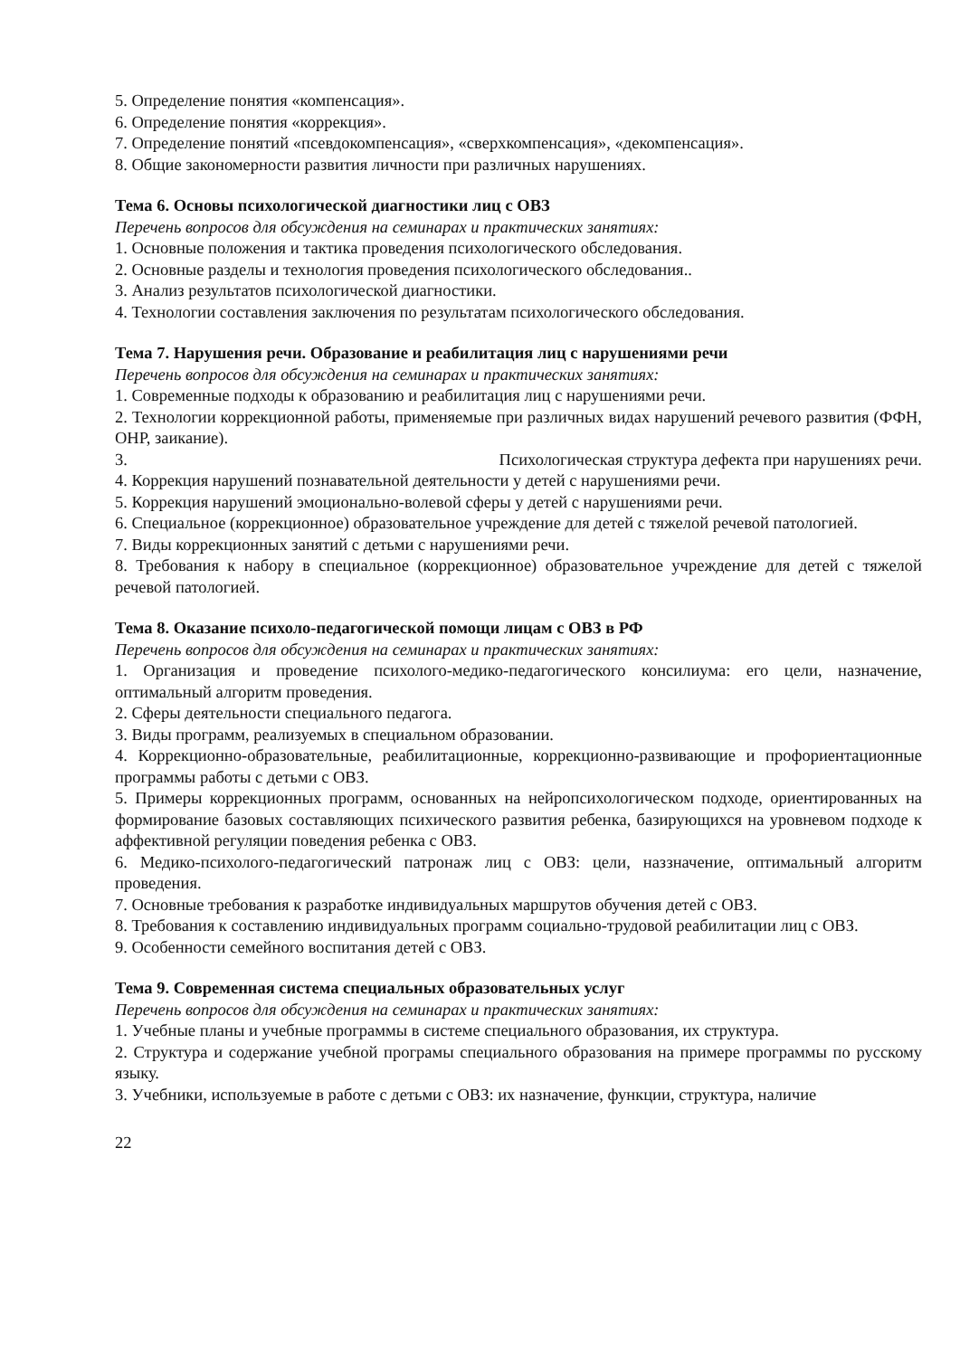5. Определение понятия «компенсация».
6. Определение понятия «коррекция».
7. Определение понятий «псевдокомпенсация», «сверхкомпенсация», «декомпенсация».
8. Общие закономерности развития личности при различных нарушениях.
Тема 6. Основы психологической диагностики лиц с ОВЗ
Перечень вопросов для обсуждения на семинарах и практических занятиях:
1. Основные положения и тактика проведения психологического обследования.
2. Основные разделы и технология проведения психологического обследования..
3. Анализ результатов психологической диагностики.
4. Технологии составления заключения по результатам психологического обследования.
Тема 7. Нарушения речи. Образование и реабилитация лиц с нарушениями речи
Перечень вопросов для обсуждения на семинарах и практических занятиях:
1. Современные подходы к образованию и реабилитация лиц с нарушениями речи.
2. Технологии коррекционной работы, применяемые при различных видах нарушений речевого развития (ФФН, ОНР, заикание).
3. Психологическая структура дефекта при нарушениях речи.
4. Коррекция нарушений познавательной деятельности у детей с нарушениями речи.
5. Коррекция нарушений эмоционально-волевой сферы у детей с нарушениями речи.
6. Специальное (коррекционное) образовательное учреждение для детей с тяжелой речевой патологией.
7. Виды коррекционных занятий с детьми с нарушениями речи.
8. Требования к набору в специальное (коррекционное) образовательное учреждение для детей с тяжелой речевой патологией.
Тема 8. Оказание психоло-педагогической помощи лицам с ОВЗ в РФ
Перечень вопросов для обсуждения на семинарах и практических занятиях:
1. Организация и проведение психолого-медико-педагогического консилиума: его цели, назначение, оптимальный алгоритм проведения.
2. Сферы деятельности специального педагога.
3. Виды программ, реализуемых в специальном образовании.
4. Коррекционно-образовательные, реабилитационные, коррекционно-развивающие и профориентационные программы работы с детьми с ОВЗ.
5. Примеры коррекционных программ, основанных на нейропсихологическом подходе, ориентированных на формирование базовых составляющих психического развития ребенка, базирующихся на уровневом подходе к аффективной регуляции поведения ребенка с ОВЗ.
6. Медико-психолого-педагогический патронаж лиц с ОВЗ: цели, наззначение, оптимальный алгоритм проведения.
7. Основные требования к разработке индивидуальных маршрутов обучения детей с ОВЗ.
8. Требования к составлению индивидуальных программ социально-трудовой реабилитации лиц с ОВЗ.
9. Особенности семейного воспитания детей с ОВЗ.
Тема 9. Современная система специальных образовательных услуг
Перечень вопросов для обсуждения на семинарах и практических занятиях:
1. Учебные планы и учебные программы в системе специального образования, их структура.
2. Структура и содержание учебной програмы специального образования на примере программы по русскому языку.
3. Учебники, используемые в работе с детьми с ОВЗ: их назначение, функции, структура, наличие
22